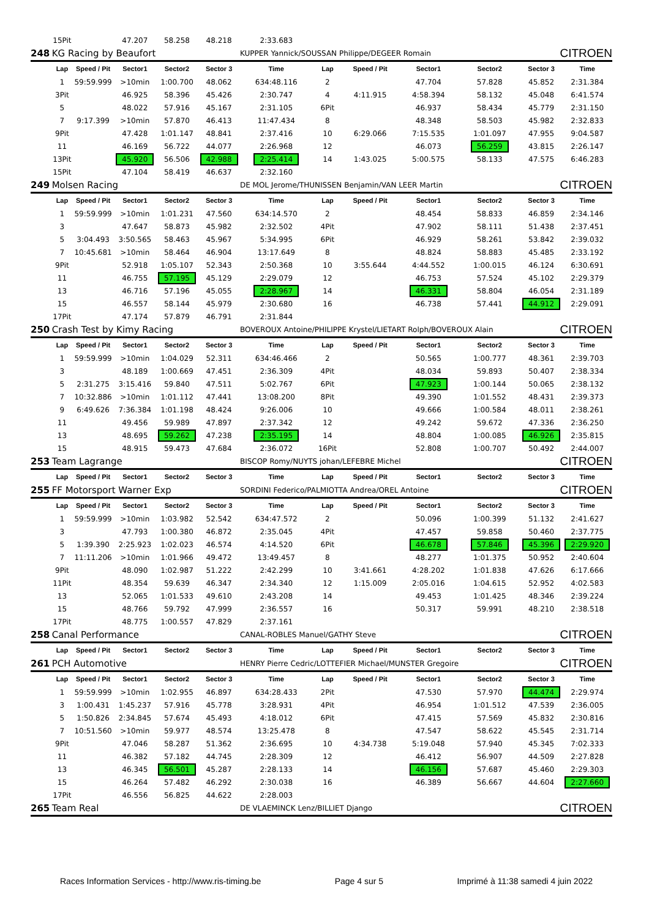| | 15Pit | | 47.207 | 58.258 | 48.218 | 2:33.683 | | | | | | |
| 248 | KG Racing by Beaufort | | | | | KUPPER Yannick/SOUSSAN Philippe/DEGEER Romain | | | | | CITROEN | |
| | Lap | Speed / Pit | Sector1 | Sector2 | Sector 3 | Time | Lap | Speed / Pit | Sector1 | Sector2 | Sector 3 | Time |
| | 1 | 59:59.999 | >10min | 1:00.700 | 48.062 | 634:48.116 | 2 | | 47.704 | 57.828 | 45.852 | 2:31.384 |
| | 3Pit | | 46.925 | 58.396 | 45.426 | 2:30.747 | 4 | 4:11.915 | 4:58.394 | 58.132 | 45.048 | 6:41.574 |
| | 5 | | 48.022 | 57.916 | 45.167 | 2:31.105 | 6Pit | | 46.937 | 58.434 | 45.779 | 2:31.150 |
| | 7 | 9:17.399 | >10min | 57.870 | 46.413 | 11:47.434 | 8 | | 48.348 | 58.503 | 45.982 | 2:32.833 |
| | 9Pit | | 47.428 | 1:01.147 | 48.841 | 2:37.416 | 10 | 6:29.066 | 7:15.535 | 1:01.097 | 47.955 | 9:04.587 |
| | 11 | | 46.169 | 56.722 | 44.077 | 2:26.968 | 12 | | 46.073 | 56.259 | 43.815 | 2:26.147 |
| | 13Pit | | 45.920 | 56.506 | 42.988 | 2:25.414 | 14 | 1:43.025 | 5:00.575 | 58.133 | 47.575 | 6:46.283 |
| | 15Pit | | 47.104 | 58.419 | 46.637 | 2:32.160 | | | | | | |
| 249 | Molsen Racing | | | | | DE MOL Jerome/THUNISSEN Benjamin/VAN LEER Martin | | | | | CITROEN | |
| | Lap | Speed / Pit | Sector1 | Sector2 | Sector 3 | Time | Lap | Speed / Pit | Sector1 | Sector2 | Sector 3 | Time |
| | 1 | 59:59.999 | >10min | 1:01.231 | 47.560 | 634:14.570 | 2 | | 48.454 | 58.833 | 46.859 | 2:34.146 |
| | 3 | | 47.647 | 58.873 | 45.982 | 2:32.502 | 4Pit | | 47.902 | 58.111 | 51.438 | 2:37.451 |
| | 5 | 3:04.493 | 3:50.565 | 58.463 | 45.967 | 5:34.995 | 6Pit | | 46.929 | 58.261 | 53.842 | 2:39.032 |
| | 7 | 10:45.681 | >10min | 58.464 | 46.904 | 13:17.649 | 8 | | 48.824 | 58.883 | 45.485 | 2:33.192 |
| | 9Pit | | 52.918 | 1:05.107 | 52.343 | 2:50.368 | 10 | 3:55.644 | 4:44.552 | 1:00.015 | 46.124 | 6:30.691 |
| | 11 | | 46.755 | 57.195 | 45.129 | 2:29.079 | 12 | | 46.753 | 57.524 | 45.102 | 2:29.379 |
| | 13 | | 46.716 | 57.196 | 45.055 | 2:28.967 | 14 | | 46.331 | 58.804 | 46.054 | 2:31.189 |
| | 15 | | 46.557 | 58.144 | 45.979 | 2:30.680 | 16 | | 46.738 | 57.441 | 44.912 | 2:29.091 |
| | 17Pit | | 47.174 | 57.879 | 46.791 | 2:31.844 | | | | | | |
| 250 | Crash Test by Kimy Racing | | | | | BOVEROUX Antoine/PHILIPPE Krystel/LIETART Rolph/BOVEROUX Alain | | | | | CITROEN | |
| | Lap | Speed / Pit | Sector1 | Sector2 | Sector 3 | Time | Lap | Speed / Pit | Sector1 | Sector2 | Sector 3 | Time |
| | 1 | 59:59.999 | >10min | 1:04.029 | 52.311 | 634:46.466 | 2 | | 50.565 | 1:00.777 | 48.361 | 2:39.703 |
| | 3 | | 48.189 | 1:00.669 | 47.451 | 2:36.309 | 4Pit | | 48.034 | 59.893 | 50.407 | 2:38.334 |
| | 5 | 2:31.275 | 3:15.416 | 59.840 | 47.511 | 5:02.767 | 6Pit | | 47.923 | 1:00.144 | 50.065 | 2:38.132 |
| | 7 | 10:32.886 | >10min | 1:01.112 | 47.441 | 13:08.200 | 8Pit | | 49.390 | 1:01.552 | 48.431 | 2:39.373 |
| | 9 | 6:49.626 | 7:36.384 | 1:01.198 | 48.424 | 9:26.006 | 10 | | 49.666 | 1:00.584 | 48.011 | 2:38.261 |
| | 11 | | 49.456 | 59.989 | 47.897 | 2:37.342 | 12 | | 49.242 | 59.672 | 47.336 | 2:36.250 |
| | 13 | | 48.695 | 59.262 | 47.238 | 2:35.195 | 14 | | 48.804 | 1:00.085 | 46.926 | 2:35.815 |
| | 15 | | 48.915 | 59.473 | 47.684 | 2:36.072 | 16Pit | | 52.808 | 1:00.707 | 50.492 | 2:44.007 |
| 253 | Team Lagrange | | | | | BISCOP Romy/NUYTS johan/LEFEBRE Michel | | | | | CITROEN | |
| | Lap | Speed / Pit | Sector1 | Sector2 | Sector 3 | Time | Lap | Speed / Pit | Sector1 | Sector2 | Sector 3 | Time |
| 255 | FF Motorsport Warner Exp | | | | | SORDINI Federico/PALMIOTTA Andrea/OREL Antoine | | | | | CITROEN | |
| | Lap | Speed / Pit | Sector1 | Sector2 | Sector 3 | Time | Lap | Speed / Pit | Sector1 | Sector2 | Sector 3 | Time |
| | 1 | 59:59.999 | >10min | 1:03.982 | 52.542 | 634:47.572 | 2 | | 50.096 | 1:00.399 | 51.132 | 2:41.627 |
| | 3 | | 47.793 | 1:00.380 | 46.872 | 2:35.045 | 4Pit | | 47.457 | 59.858 | 50.460 | 2:37.775 |
| | 5 | 1:39.390 | 2:25.923 | 1:02.023 | 46.574 | 4:14.520 | 6Pit | | 46.678 | 57.846 | 45.396 | 2:29.920 |
| | 7 | 11:11.206 | >10min | 1:01.966 | 49.472 | 13:49.457 | 8 | | 48.277 | 1:01.375 | 50.952 | 2:40.604 |
| | 9Pit | | 48.090 | 1:02.987 | 51.222 | 2:42.299 | 10 | 3:41.661 | 4:28.202 | 1:01.838 | 47.626 | 6:17.666 |
| | 11Pit | | 48.354 | 59.639 | 46.347 | 2:34.340 | 12 | 1:15.009 | 2:05.016 | 1:04.615 | 52.952 | 4:02.583 |
| | 13 | | 52.065 | 1:01.533 | 49.610 | 2:43.208 | 14 | | 49.453 | 1:01.425 | 48.346 | 2:39.224 |
| | 15 | | 48.766 | 59.792 | 47.999 | 2:36.557 | 16 | | 50.317 | 59.991 | 48.210 | 2:38.518 |
| | 17Pit | | 48.775 | 1:00.557 | 47.829 | 2:37.161 | | | | | | |
| 258 | Canal Performance | | | | | CANAL-ROBLES Manuel/GATHY Steve | | | | | CITROEN | |
| | Lap | Speed / Pit | Sector1 | Sector2 | Sector 3 | Time | Lap | Speed / Pit | Sector1 | Sector2 | Sector 3 | Time |
| 261 | PCH Automotive | | | | | HENRY Pierre Cedric/LOTTEFIER Michael/MUNSTER Gregoire | | | | | CITROEN | |
| | Lap | Speed / Pit | Sector1 | Sector2 | Sector 3 | Time | Lap | Speed / Pit | Sector1 | Sector2 | Sector 3 | Time |
| | 1 | 59:59.999 | >10min | 1:02.955 | 46.897 | 634:28.433 | 2Pit | | 47.530 | 57.970 | 44.474 | 2:29.974 |
| | 3 | 1:00.431 | 1:45.237 | 57.916 | 45.778 | 3:28.931 | 4Pit | | 46.954 | 1:01.512 | 47.539 | 2:36.005 |
| | 5 | 1:50.826 | 2:34.845 | 57.674 | 45.493 | 4:18.012 | 6Pit | | 47.415 | 57.569 | 45.832 | 2:30.816 |
| | 7 | 10:51.560 | >10min | 59.977 | 48.574 | 13:25.478 | 8 | | 47.547 | 58.622 | 45.545 | 2:31.714 |
| | 9Pit | | 47.046 | 58.287 | 51.362 | 2:36.695 | 10 | 4:34.738 | 5:19.048 | 57.940 | 45.345 | 7:02.333 |
| | 11 | | 46.382 | 57.182 | 44.745 | 2:28.309 | 12 | | 46.412 | 56.907 | 44.509 | 2:27.828 |
| | 13 | | 46.345 | 56.501 | 45.287 | 2:28.133 | 14 | | 46.156 | 57.687 | 45.460 | 2:29.303 |
| | 15 | | 46.264 | 57.482 | 46.292 | 2:30.038 | 16 | | 46.389 | 56.667 | 44.604 | 2:27.660 |
| | 17Pit | | 46.556 | 56.825 | 44.622 | 2:28.003 | | | | | | |
| 265 | Team Real | | | | | DE VLAEMINCK Lenz/BILLIET Django | | | | | CITROEN | |
Races Information Services - http://www.ris-timing.be Page 4 sur 5 Imprimé à 11:38 samedi 4 juin 2022